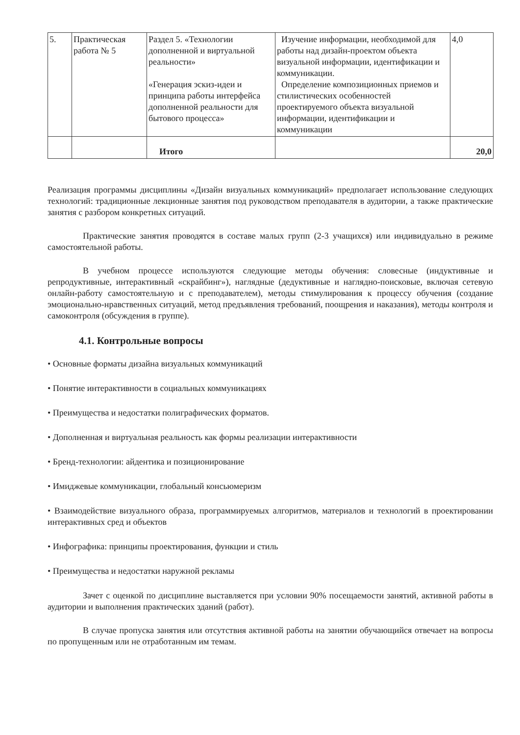| 5. | Практическая работа № 5 | Раздел 5. «Технологии дополненной и виртуальной реальности» «Генерация эскиз-идеи и принципа работы интерфейса дополненной реальности для бытового процесса» | Изучение информации, необходимой для работы над дизайн-проектом объекта визуальной информации, идентификации и коммуникации. Определение композиционных приемов и стилистических особенностей проектируемого объекта визуальной информации, идентификации и коммуникации | 4,0 |
| | | Итого | | 20,0 |
Реализация программы дисциплины «Дизайн визуальных коммуникаций» предполагает использование следующих технологий: традиционные лекционные занятия под руководством преподавателя в аудитории, а также практические занятия с разбором конкретных ситуаций.
Практические занятия проводятся в составе малых групп (2-3 учащихся) или индивидуально в режиме самостоятельной работы.
В учебном процессе используются следующие методы обучения: словесные (индуктивные и репродуктивные, интерактивный «скрайбинг»), наглядные (дедуктивные и наглядно-поисковые, включая сетевую онлайн-работу самостоятельную и с преподавателем), методы стимулирования к процессу обучения (создание эмоционально-нравственных ситуаций, метод предъявления требований, поощрения и наказания), методы контроля и самоконтроля (обсуждения в группе).
4.1. Контрольные вопросы
• Основные форматы дизайна визуальных коммуникаций
• Понятие интерактивности в социальных коммуникациях
• Преимущества и недостатки полиграфических форматов.
• Дополненная и виртуальная реальность как формы реализации интерактивности
• Бренд-технологии: айдентика и позиционирование
• Имиджевые коммуникации, глобальный консьюмеризм
• Взаимодействие визуального образа, программируемых алгоритмов, материалов и технологий в проектировании интерактивных сред и объектов
• Инфографика: принципы проектирования, функции и стиль
• Преимущества и недостатки наружной рекламы
Зачет с оценкой по дисциплине выставляется при условии 90% посещаемости занятий, активной работы в аудитории и выполнения практических зданий (работ).
В случае пропуска занятия или отсутствия активной работы на занятии обучающийся отвечает на вопросы по пропущенным или не отработанным им темам.